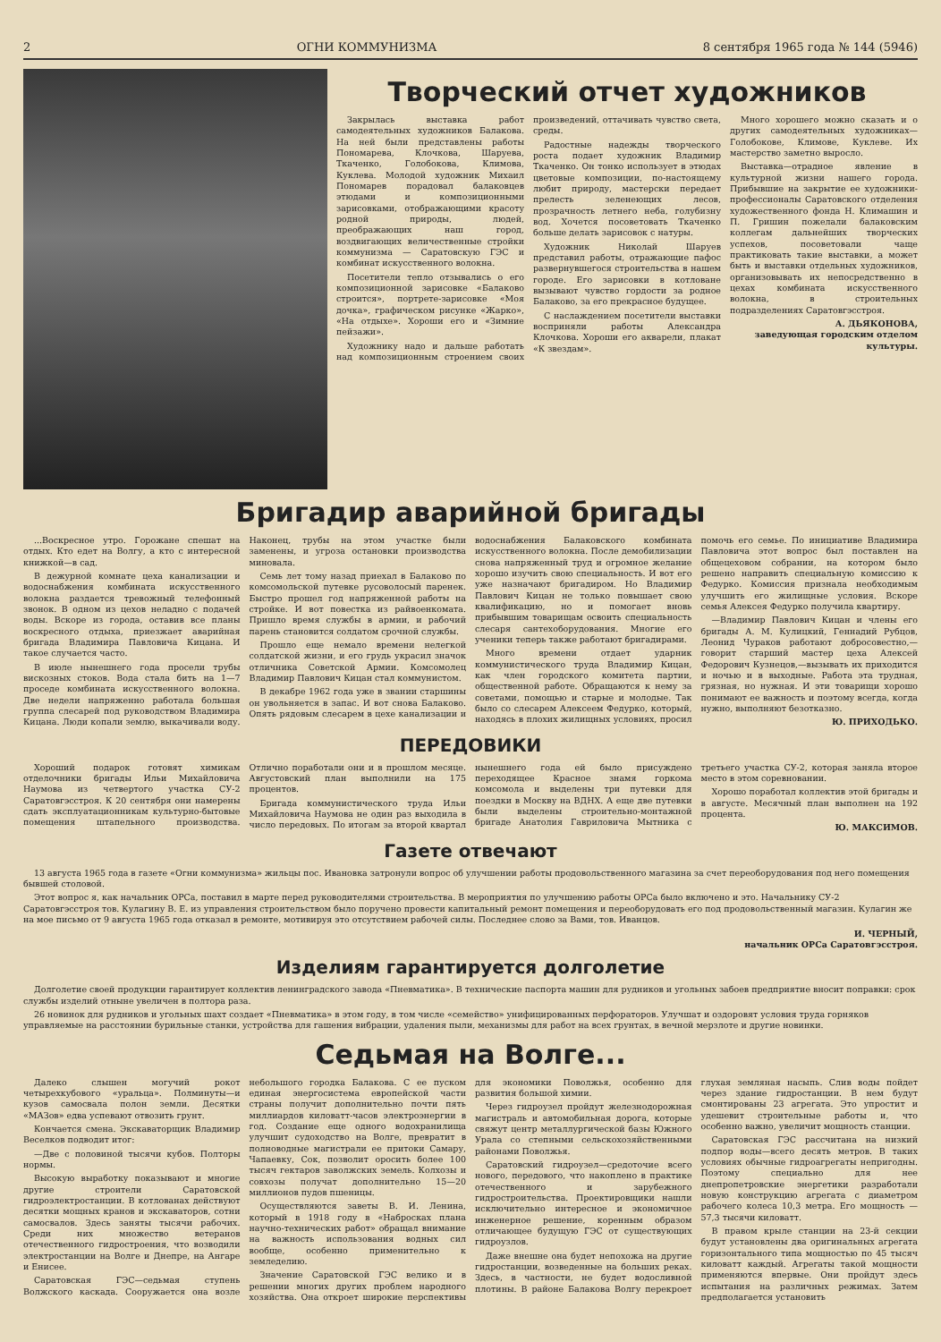2 ОГНИ КОММУНИЗМА 8 сентября 1965 года № 144 (5946)
Творческий отчет художников
Закрылась выставка работ самодеятельных художников Балакова. На ней были представлены работы Пономарева, Клочкова, Шаруева, Ткаченко, Голобокова, Климова, Куклева. Молодой художник Михаил Пономарев порадовал балаковцев этюдами и композиционными зарисовками, отображающими красоту родной природы, людей, преображающих наш город, воздвигающих величественные стройки коммунизма — Саратовскую ГЭС и комбинат искусственного волокна.
Посетители тепло отзывались о его композиционной зарисовке «Балаково строится», портрете-зарисовке «Моя дочка», графическом рисунке «Жарко», «На отдыхе». Хороши его и «Зимние пейзажи».
Художнику надо и дальше работать над композиционным строением своих произведений, оттачивать чувство света, среды.
Радостные надежды творческого роста подает художник Владимир Ткаченко. Он тонко использует в этюдах цветовые композиции, по-настоящему любит природу, мастерски передает прелесть зеленеющих лесов, прозрачность летнего неба, голубизну вод. Хочется посоветовать Ткаченко больше делать зарисовок с натуры.
Художник Николай Шаруев представил работы, отражающие пафос развернувшегося строительства в нашем городе. Его зарисовки в котловане вызывают чувство гордости за родное Балаково, за его прекрасное будущее.
С наслаждением посетители выставки восприняли работы Александра Клочкова. Хороши его акварели, плакат «К звездам».
Много хорошего можно сказать и о других самодеятельных художниках—Голобокове, Климове, Куклеве. Их мастерство заметно выросло.
Выставка—отрадное явление в культурной жизни нашего города. Прибывшие на закрытие ее художники-профессионалы Саратовского отделения художественного фонда Н. Климашин и П. Гришин пожелали балаковским коллегам дальнейших творческих успехов, посоветовали чаще практиковать такие выставки, а может быть и выставки отдельных художников, организовывать их непосредственно в цехах комбината искусственного волокна, в строительных подразделениях Саратовгэсстроя.
А. ДЬЯКОНОВА,
заведующая городским отделом культуры.
Бригадир аварийной бригады
...Воскресное утро. Горожане спешат на отдых. Кто едет на Волгу, а кто с интересной книжкой—в сад.
В дежурной комнате цеха канализации и водоснабжения комбината искусственного волокна раздается тревожный телефонный звонок. В одном из цехов неладно с подачей воды. Вскоре из города, оставив все планы воскресного отдыха, приезжает аварийная бригада Владимира Павловича Кицана. И такое случается часто.
В июле нынешнего года просели трубы вискозных стоков. Вода стала бить на 1—7 проседе комбината искусственного волокна. Две недели напряженно работала большая группа слесарей под руководством Владимира Кицана. Люди копали землю, выкачивали воду. Наконец, трубы на этом участке были заменены, и угроза остановки производства миновала.
Семь лет тому назад приехал в Балаково по комсомольской путевке русоволосый паренек. Быстро прошел год напряженной работы на стройке. И вот повестка из райвоенкомата. Пришло время службы в армии, и рабочий парень становится солдатом срочной службы.
Прошло еще немало времени нелегкой солдатской жизни, и его грудь украсил значок отличника Советской Армии. Комсомолец Владимир Павлович Кицан стал коммунистом.
В декабре 1962 года уже в звании старшины он увольняется в запас. И вот снова Балаково. Опять рядовым слесарем в цехе канализации и водоснабжения Балаковского комбината искусственного волокна. После демобилизации снова напряженный труд и огромное желание хорошо изучить свою специальность. И вот его уже назначают бригадиром. Но Владимир Павлович Кицан не только повышает свою квалификацию, но и помогает вновь прибывшим товарищам освоить специальность слесаря сантехоборудования. Многие его ученики теперь также работают бригадирами.
Много времени отдает ударник коммунистического труда Владимир Кицан, как член городского комитета партии, общественной работе. Обращаются к нему за советами, помощью и старые и молодые. Так было со слесарем Алексеем Федурко, который, находясь в плохих жилищных условиях, просил помочь его семье. По инициативе Владимира Павловича этот вопрос был поставлен на общецеховом собрании, на котором было решено направить специальную комиссию к Федурко. Комиссия признала необходимым улучшить его жилищные условия. Вскоре семья Алексея Федурко получила квартиру.
—Владимир Павлович Кицан и члены его бригады А. М. Кулицкий, Геннадий Рубцов, Леонид Чураков работают добросовестно,—говорит старший мастер цеха Алексей Федорович Кузнецов,—вызывать их приходится и ночью и в выходные. Работа эта трудная, грязная, но нужная. И эти товарищи хорошо понимают ее важность и поэтому всегда, когда нужно, выполняют безотказно.
Ю. ПРИХОДЬКО.
ПЕРЕДОВИКИ
Хороший подарок готовят химикам отделочники бригады Ильи Михайловича Наумова из четвертого участка СУ-2 Саратовгэсстроя. К 20 сентября они намерены сдать эксплуатационникам культурно-бытовые помещения штапельного производства. Отлично поработали они и в прошлом месяце. Августовский план выполнили на 175 процентов.
Бригада коммунистического труда Ильи Михайловича Наумова не один раз выходила в число передовых. По итогам за второй квартал нынешнего года ей было присуждено переходящее Красное знамя горкома комсомола и выделены три путевки для поездки в Москву на ВДНХ. А еще две путевки были выделены строительно-монтажной бригаде Анатолия Гавриловича Мытника с третьего участка СУ-2, которая заняла второе место в этом соревновании.
Хорошо поработал коллектив этой бригады и в августе. Месячный план выполнен на 192 процента.
Ю. МАКСИМОВ.
Газете отвечают
13 августа 1965 года в газете «Огни коммунизма» жильцы пос. Ивановка затронули вопрос об улучшении работы продовольственного магазина за счет переоборудования под него помещения бывшей столовой.
Этот вопрос я, как начальник ОРСа, поставил в марте перед руководителями строительства. В мероприятия по улучшению работы ОРСа было включено и это. Начальнику СУ-2 Саратовгэсстроя тов. Кулагину В. Е. из управления строительством было поручено провести капитальный ремонт помещения и переоборудовать его под продовольственный магазин. Кулагин же на мое письмо от 9 августа 1965 года отказал в ремонте, мотивируя это отсутствием рабочей силы. Последнее слово за Вами, тов. Иванцов.
И. ЧЕРНЫЙ,
начальник ОРСа Саратовгэсстроя.
Изделиям гарантируется долголетие
Долголетие своей продукции гарантирует коллектив ленинградского завода «Пневматика». В технические паспорта машин для рудников и угольных забоев предприятие вносит поправки: срок службы изделий отныне увеличен в полтора раза.
26 новинок для рудников и угольных шахт создает «Пневматика» в этом году, в том числе «семейство» унифицированных перфораторов. Улучшат и оздоровят условия труда горняков управляемые на расстоянии бурильные станки, устройства для гашения вибрации, удаления пыли, механизмы для работ на всех грунтах, в вечной мерзлоте и другие новинки.
Седьмая на Волге...
Далеко слышен могучий рокот четырехкубового «уральца». Полминуты—и кузов самосвала полон земли. Десятки «МАЗов» едва успевают отвозить грунт.
Кончается смена. Экскаваторщик Владимир Веселков подводит итог:
—Две с половиной тысячи кубов. Полторы нормы.
Высокую выработку показывают и многие другие строители Саратовской гидроэлектростанции. В котлованах действуют десятки мощных кранов и экскаваторов, сотни самосвалов. Здесь заняты тысячи рабочих. Среди них множество ветеранов отечественного гидростроения, что возводили электростанции на Волге и Днепре, на Ангаре и Енисее.
Саратовская ГЭС—седьмая ступень Волжского каскада. Сооружается она возле небольшого городка Балакова. С ее пуском единая энергосистема европейской части страны получит дополнительно почти пять миллиардов киловатт-часов электроэнергии в год. Создание еще одного водохранилища улучшит судоходство на Волге, превратит в полноводные магистрали ее притоки Самару, Чапаевку, Сок, позволит оросить более 100 тысяч гектаров заволжских земель. Колхозы и совхозы получат дополнительно 15—20 миллионов пудов пшеницы.
Осуществляются заветы В. И. Ленина, который в 1918 году в «Набросках плана научно-технических работ» обращал внимание на важность использования водных сил вообще, особенно применительно к земледелию.
Значение Саратовской ГЭС велико и в решении многих других проблем народного хозяйства. Она откроет широкие перспективы для экономики Поволжья, особенно для развития большой химии.
Через гидроузел пройдут железнодорожная магистраль и автомобильная дорога, которые свяжут центр металлургической базы Южного Урала со степными сельскохозяйственными районами Поволжья.
Саратовский гидроузел—средоточие всего нового, передового, что накоплено в практике отечественного и зарубежного гидростроительства. Проектировщики нашли исключительно интересное и экономичное инженерное решение, коренным образом отличающее будущую ГЭС от существующих гидроузлов.
Даже внешне она будет непохожа на другие гидростанции, возведенные на больших реках. Здесь, в частности, не будет водосливной плотины. В районе Балакова Волгу перекроет глухая земляная насыпь. Слив воды пойдет через здание гидростанции. В нем будут смонтированы 23 агрегата. Это упростит и удешевит строительные работы и, что особенно важно, увеличит мощность станции.
Саратовская ГЭС рассчитана на низкий подпор воды—всего десять метров. В таких условиях обычные гидроагрегаты непригодны. Поэтому специально для нее днепропетровские энергетики разработали новую конструкцию агрегата с диаметром рабочего колеса 10,3 метра. Его мощность — 57,3 тысячи киловатт.
В правом крыле станции на 23-й секции будут установлены два оригинальных агрегата горизонтального типа мощностью по 45 тысяч киловатт каждый. Агрегаты такой мощности применяются впервые. Они пройдут здесь испытания на различных режимах. Затем предполагается установить